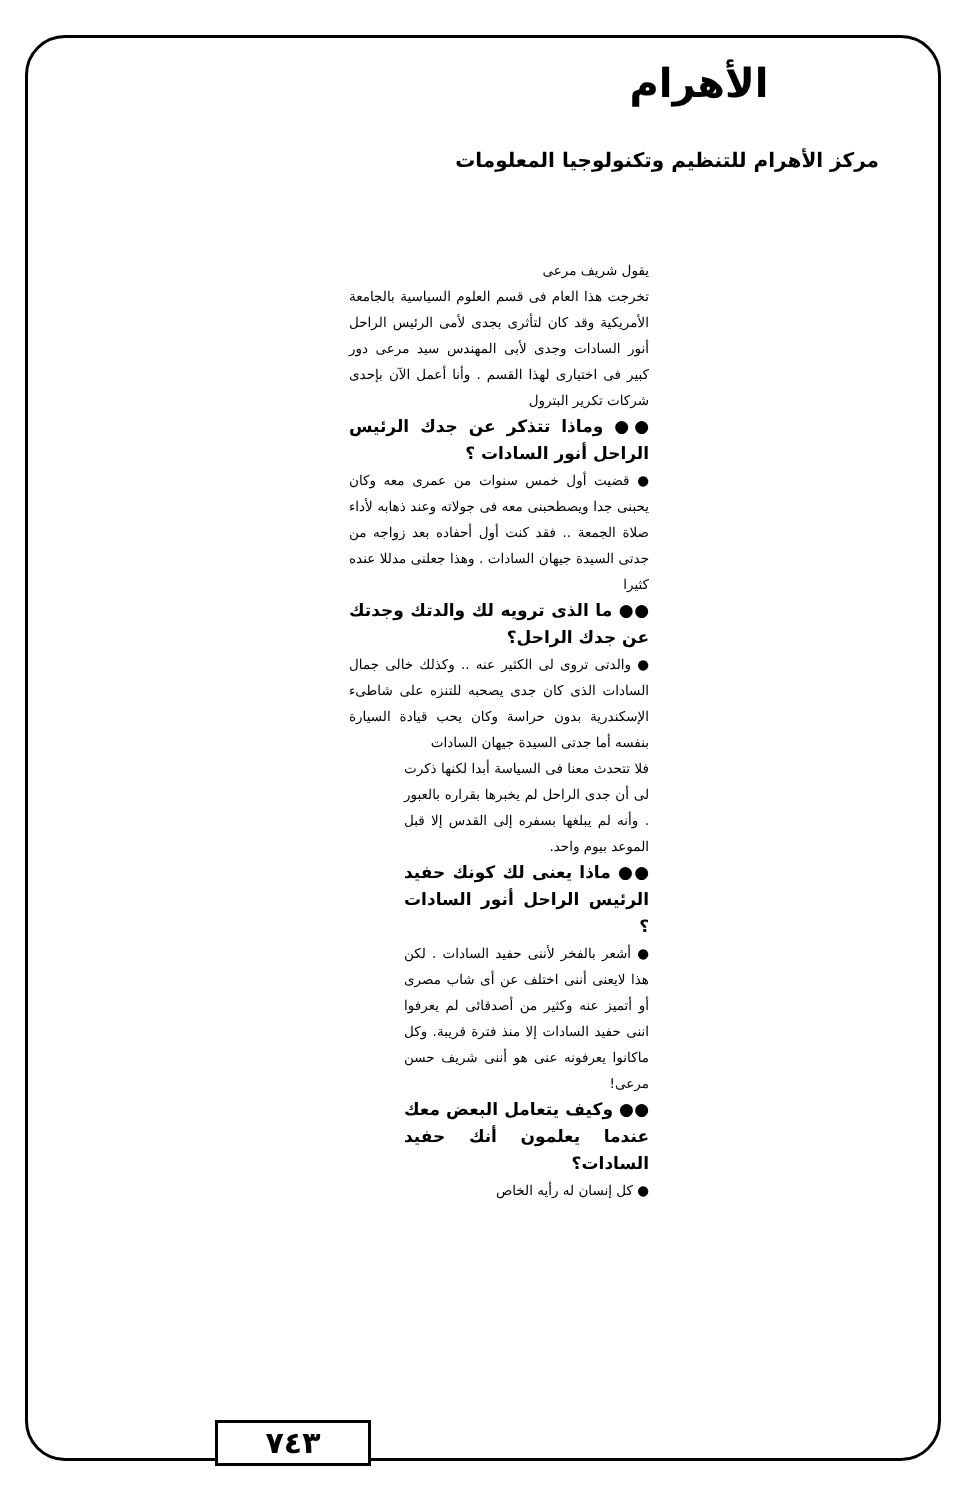الأهرام
مركز الأهرام للتنظيم وتكنولوجيا المعلومات
يقول شريف مرعى
تخرجت هذا العام فى قسم العلوم السياسية بالجامعة الأمريكية وقد كان لتأثرى بجدى لأمى الرئيس الراحل أنور السادات وجدى لأبى المهندس سيد مرعى دور كبير فى اختيارى لهذا القسم . وأنا أعمل الآن بإحدى شركات تكرير البترول
●● وماذا تتذكر عن جدك الرئيس الراحل أنور السادات ؟
● قضيت أول خمس سنوات من عمرى معه وكان يحبنى جدا ويصطحبنى معه فى جولاته وعند ذهابه لأداء صلاة الجمعة .. فقد كنت أول أحفاده بعد زواجه من جدتى السيدة جيهان السادات . وهذا جعلنى مدللا عنده كثيرا
●● ما الذى ترويه لك والدتك وجدتك عن جدك الراحل؟
● والدتى تروى لى الكثير عنه .. وكذلك خالى جمال السادات الذى كان جدى يصحبه للتنزه على شاطىء الإسكندرية بدون حراسة وكان يحب قيادة السيارة بنفسه أما جدتى السيدة جيهان السادات
فلا تتحدث معنا فى السياسة أبدا لكنها ذكرت لى أن جدى الراحل لم يخبرها بقراره بالعبور . وأنه لم يبلغها بسفره إلى القدس إلا قبل الموعد بيوم واحد.
●● ماذا يعنى لك كونك حفيد الرئيس الراحل أنور السادات ؟
● أشعر بالفخر لأننى حفيد السادات . لكن هذا لايعنى أننى اختلف عن أى شاب مصرى أو أتميز عنه وكثير من أصدقائى لم يعرفوا اننى حفيد السادات إلا منذ فترة قريبة. وكل ماكانوا يعرفونه عنى هو أننى شريف حسن مرعى!
●● وكيف يتعامل البعض معك عندما يعلمون أنك حفيد السادات؟
● كل إنسان له رأيه الخاص
٧٤٣